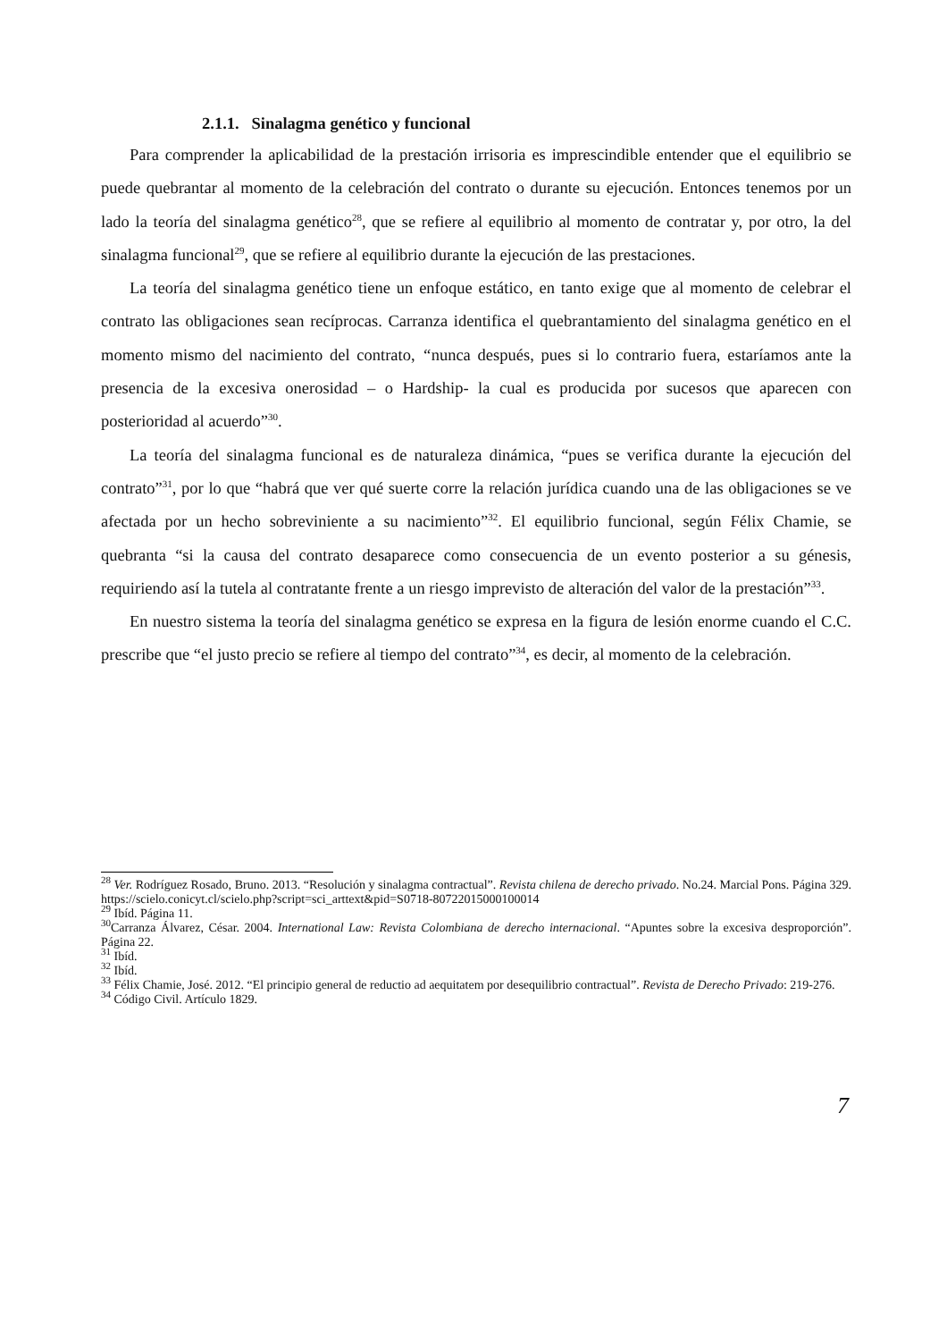2.1.1. Sinalagma genético y funcional
Para comprender la aplicabilidad de la prestación irrisoria es imprescindible entender que el equilibrio se puede quebrantar al momento de la celebración del contrato o durante su ejecución. Entonces tenemos por un lado la teoría del sinalagma genético<sup>28</sup>, que se refiere al equilibrio al momento de contratar y, por otro, la del sinalagma funcional<sup>29</sup>, que se refiere al equilibrio durante la ejecución de las prestaciones.
La teoría del sinalagma genético tiene un enfoque estático, en tanto exige que al momento de celebrar el contrato las obligaciones sean recíprocas. Carranza identifica el quebrantamiento del sinalagma genético en el momento mismo del nacimiento del contrato, “nunca después, pues si lo contrario fuera, estaríamos ante la presencia de la excesiva onerosidad – o Hardship- la cual es producida por sucesos que aparecen con posterioridad al acuerdo”<sup>30</sup>.
La teoría del sinalagma funcional es de naturaleza dinámica, “pues se verifica durante la ejecución del contrato”<sup>31</sup>, por lo que “habrá que ver qué suerte corre la relación jurídica cuando una de las obligaciones se ve afectada por un hecho sobreviniente a su nacimiento”<sup>32</sup>. El equilibrio funcional, según Félix Chamie, se quebranta “si la causa del contrato desaparece como consecuencia de un evento posterior a su génesis, requiriendo así la tutela al contratante frente a un riesgo imprevisto de alteración del valor de la prestación”<sup>33</sup>.
En nuestro sistema la teoría del sinalagma genético se expresa en la figura de lesión enorme cuando el C.C. prescribe que “el justo precio se refiere al tiempo del contrato”<sup>34</sup>, es decir, al momento de la celebración.
<sup>28</sup> Ver. Rodríguez Rosado, Bruno. 2013. “Resolución y sinalagma contractual”. Revista chilena de derecho privado. No.24. Marcial Pons. Página 329. https://scielo.conicyt.cl/scielo.php?script=sci_arttext&pid=S0718-80722015000100014
<sup>29</sup> Ibíd. Página 11.
<sup>30</sup> Carranza Álvarez, César. 2004. International Law: Revista Colombiana de derecho internacional. “Apuntes sobre la excesiva desproporción”. Página 22.
<sup>31</sup> Ibíd.
<sup>32</sup> Ibíd.
<sup>33</sup> Félix Chamie, José. 2012. “El principio general de reductio ad aequitatem por desequilibrio contractual”. Revista de Derecho Privado: 219-276.
<sup>34</sup> Código Civil. Artículo 1829.
7